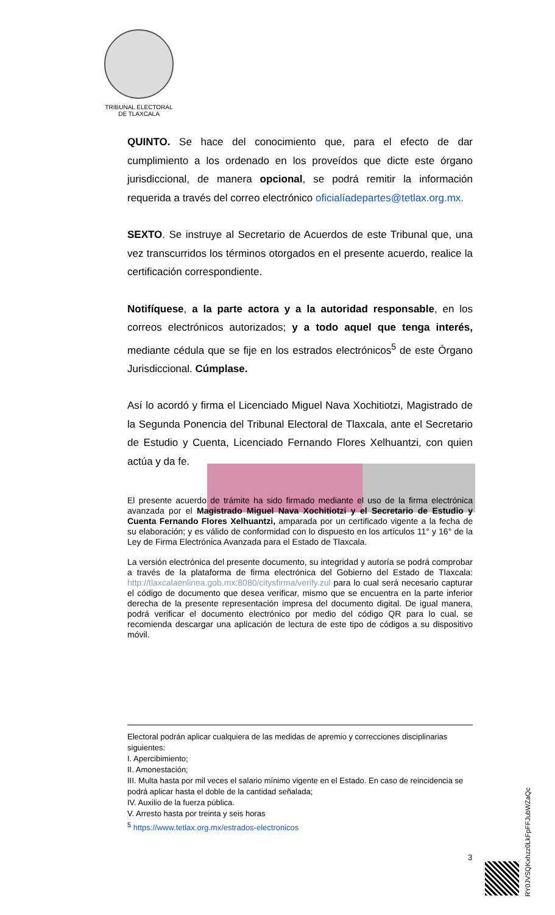TRIBUNAL ELECTORAL
DE TLAXCALA
QUINTO. Se hace del conocimiento que, para el efecto de dar cumplimiento a los ordenado en los proveídos que dicte este órgano jurisdiccional, de manera opcional, se podrá remitir la información requerida a través del correo electrónico oficialíadepartes@tetlax.org.mx.
SEXTO. Se instruye al Secretario de Acuerdos de este Tribunal que, una vez transcurridos los términos otorgados en el presente acuerdo, realice la certificación correspondiente.
Notifíquese, a la parte actora y a la autoridad responsable, en los correos electrónicos autorizados; y a todo aquel que tenga interés, mediante cédula que se fije en los estrados electrónicos<sup>5</sup> de este Órgano Jurisdiccional. Cúmplase.
Así lo acordó y firma el Licenciado Miguel Nava Xochitiotzi, Magistrado de la Segunda Ponencia del Tribunal Electoral de Tlaxcala, ante el Secretario de Estudio y Cuenta, Licenciado Fernando Flores Xelhuantzi, con quien actúa y da fe.
El presente acuerdo de trámite ha sido firmado mediante el uso de la firma electrónica avanzada por el Magistrado Miguel Nava Xochitiotzi y el Secretario de Estudio y Cuenta Fernando Flores Xelhuantzi, amparada por un certificado vigente a la fecha de su elaboración; y es válido de conformidad con lo dispuesto en los artículos 11° y 16° de la Ley de Firma Electrónica Avanzada para el Estado de Tlaxcala.
La versión electrónica del presente documento, su integridad y autoría se podrá comprobar a través de la plataforma de firma electrónica del Gobierno del Estado de Tlaxcala: http://tlaxcalaenlinea.gob.mx:8080/citysfirma/verify.zul para lo cual será necesario capturar el código de documento que desea verificar, mismo que se encuentra en la parte inferior derecha de la presente representación impresa del documento digital. De igual manera, podrá verificar el documento electrónico por medio del código QR para lo cual, se recomienda descargar una aplicación de lectura de este tipo de códigos a su dispositivo móvil.
Electoral podrán aplicar cualquiera de las medidas de apremio y correcciones disciplinarias siguientes:
I. Apercibimiento;
II. Amonestación;
III. Multa hasta por mil veces el salario mínimo vigente en el Estado. En caso de reincidencia se podrá aplicar hasta el doble de la cantidad señalada;
IV. Auxilio de la fuerza pública.
V. Arresto hasta por treinta y seis horas
<sup>5</sup> https://www.tetlax.org.mx/estrados-electronicos
3
RY0JVSQKxhzz0LkFpFFJubWZaQc